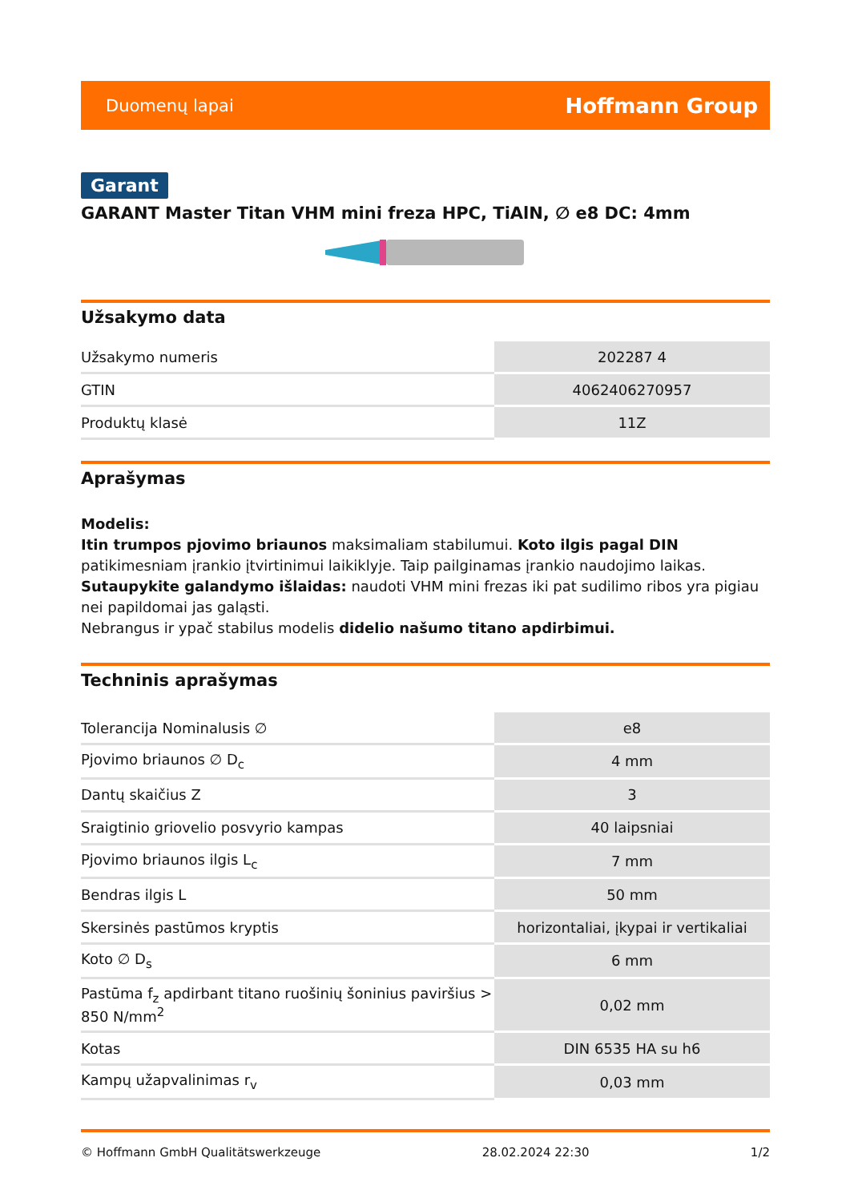Duomenų lapai Hoffmann Group
Garant
GARANT Master Titan VHM mini freza HPC, TiAlN, ∅ e8 DC: 4mm
Užsakymo data
| Užsakymo numeris | 202287 4 |
| GTIN | 4062406270957 |
| Produktų klasė | 11Z |
Aprašymas
Modelis:
Itin trumpos pjovimo briaunos maksimaliam stabilumui. Koto ilgis pagal DIN patikimesniam įrankio įtvirtinimui laikiklyje. Taip pailginamas įrankio naudojimo laikas.
Sutaupykite galandymo išlaidas: naudoti VHM mini frezas iki pat sudilimo ribos yra pigiau nei papildomai jas galąsti.
Nebrangus ir ypač stabilus modelis didelio našumo titano apdirbimui.
Techninis aprašymas
| Tolerancija Nominalusis ∅ | e8 |
| Pjovimo briaunos ∅ D<sub>c</sub> | 4 mm |
| Dantų skaičius Z | 3 |
| Sraigtinio griovelio posvyrio kampas | 40 laipsniai |
| Pjovimo briaunos ilgis L<sub>c</sub> | 7 mm |
| Bendras ilgis L | 50 mm |
| Skersinės pastūmos kryptis | horizontaliai, įkypai ir vertikaliai |
| Koto ∅ D<sub>s</sub> | 6 mm |
| Pastūma f<sub>z</sub> apdirbant titano ruošinių šoninius paviršius > 850 N/mm<sup>2</sup> | 0,02 mm |
| Kotas | DIN 6535 HA su h6 |
| Kampų užapvalinimas r<sub>v</sub> | 0,03 mm |
© Hoffmann GmbH Qualitätswerkzeuge 28.02.2024 22:30 1/2